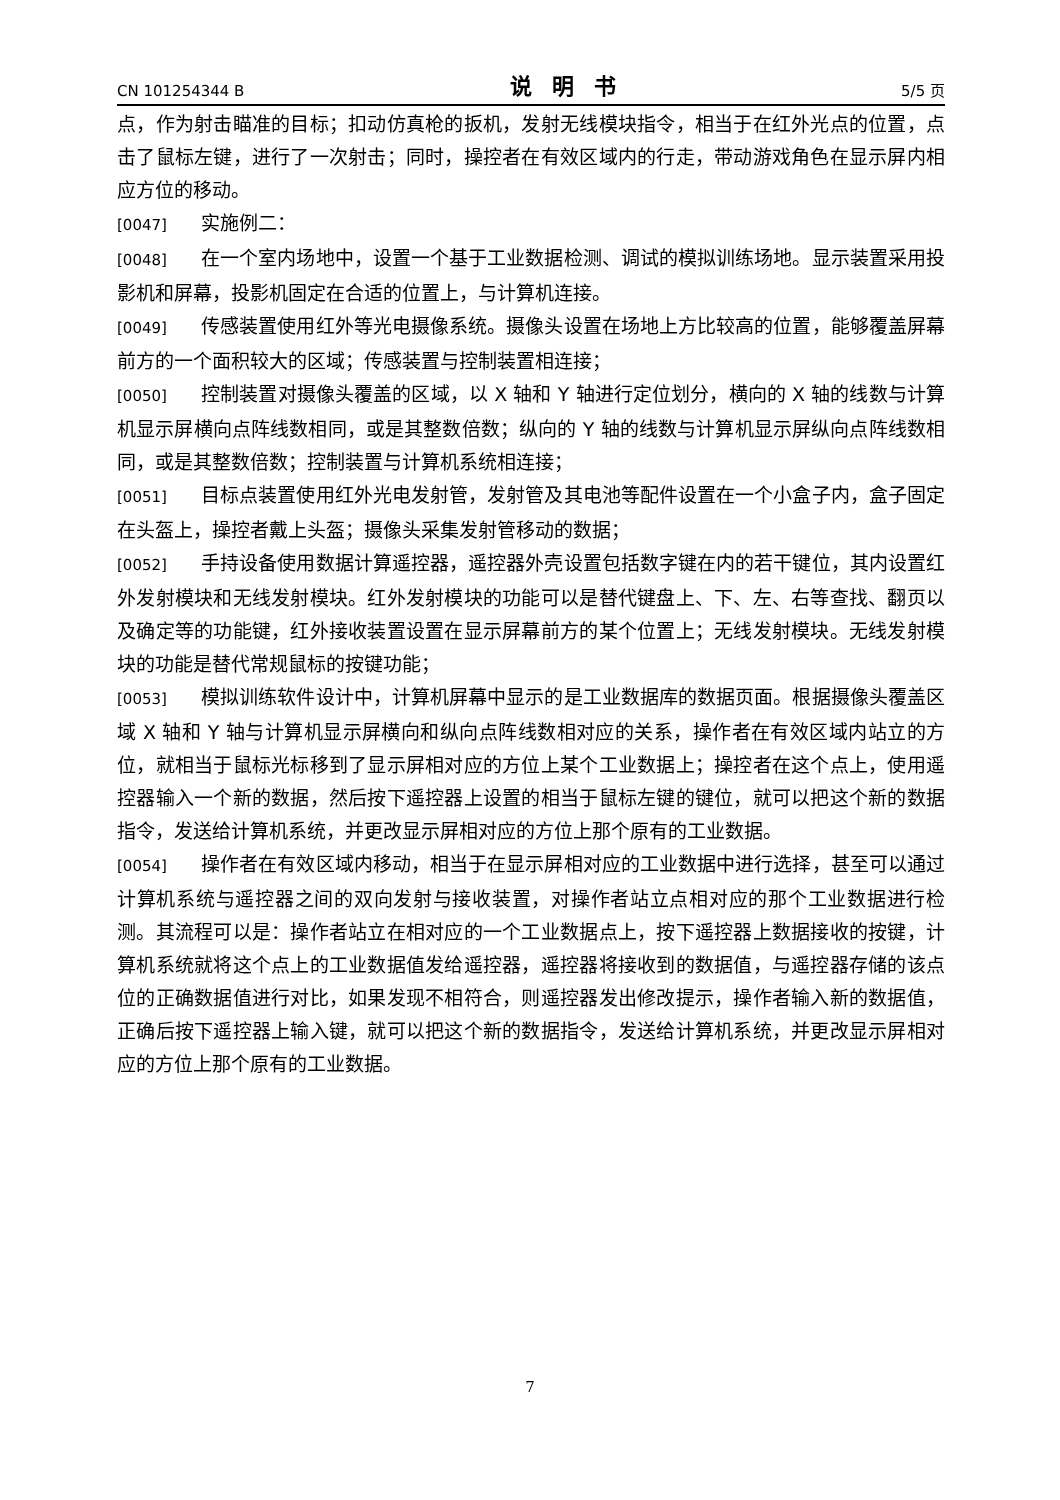CN 101254344 B 说明书 5/5 页
点，作为射击瞄准的目标；扣动仿真枪的扳机，发射无线模块指令，相当于在红外光点的位置，点击了鼠标左键，进行了一次射击；同时，操控者在有效区域内的行走，带动游戏角色在显示屏内相应方位的移动。
[0047] 实施例二：
[0048] 在一个室内场地中，设置一个基于工业数据检测、调试的模拟训练场地。显示装置采用投影机和屏幕，投影机固定在合适的位置上，与计算机连接。
[0049] 传感装置使用红外等光电摄像系统。摄像头设置在场地上方比较高的位置，能够覆盖屏幕前方的一个面积较大的区域；传感装置与控制装置相连接；
[0050] 控制装置对摄像头覆盖的区域，以 X 轴和 Y 轴进行定位划分，横向的 X 轴的线数与计算机显示屏横向点阵线数相同，或是其整数倍数；纵向的 Y 轴的线数与计算机显示屏纵向点阵线数相同，或是其整数倍数；控制装置与计算机系统相连接；
[0051] 目标点装置使用红外光电发射管，发射管及其电池等配件设置在一个小盒子内，盒子固定在头盔上，操控者戴上头盔；摄像头采集发射管移动的数据；
[0052] 手持设备使用数据计算遥控器，遥控器外壳设置包括数字键在内的若干键位，其内设置红外发射模块和无线发射模块。红外发射模块的功能可以是替代键盘上、下、左、右等查找、翻页以及确定等的功能键，红外接收装置设置在显示屏幕前方的某个位置上；无线发射模块。无线发射模块的功能是替代常规鼠标的按键功能；
[0053] 模拟训练软件设计中，计算机屏幕中显示的是工业数据库的数据页面。根据摄像头覆盖区域 X 轴和 Y 轴与计算机显示屏横向和纵向点阵线数相对应的关系，操作者在有效区域内站立的方位，就相当于鼠标光标移到了显示屏相对应的方位上某个工业数据上；操控者在这个点上，使用遥控器输入一个新的数据，然后按下遥控器上设置的相当于鼠标左键的键位，就可以把这个新的数据指令，发送给计算机系统，并更改显示屏相对应的方位上那个原有的工业数据。
[0054] 操作者在有效区域内移动，相当于在显示屏相对应的工业数据中进行选择，甚至可以通过计算机系统与遥控器之间的双向发射与接收装置，对操作者站立点相对应的那个工业数据进行检测。其流程可以是：操作者站立在相对应的一个工业数据点上，按下遥控器上数据接收的按键，计算机系统就将这个点上的工业数据值发给遥控器，遥控器将接收到的数据值，与遥控器存储的该点位的正确数据值进行对比，如果发现不相符合，则遥控器发出修改提示，操作者输入新的数据值，正确后按下遥控器上输入键，就可以把这个新的数据指令，发送给计算机系统，并更改显示屏相对应的方位上那个原有的工业数据。
7